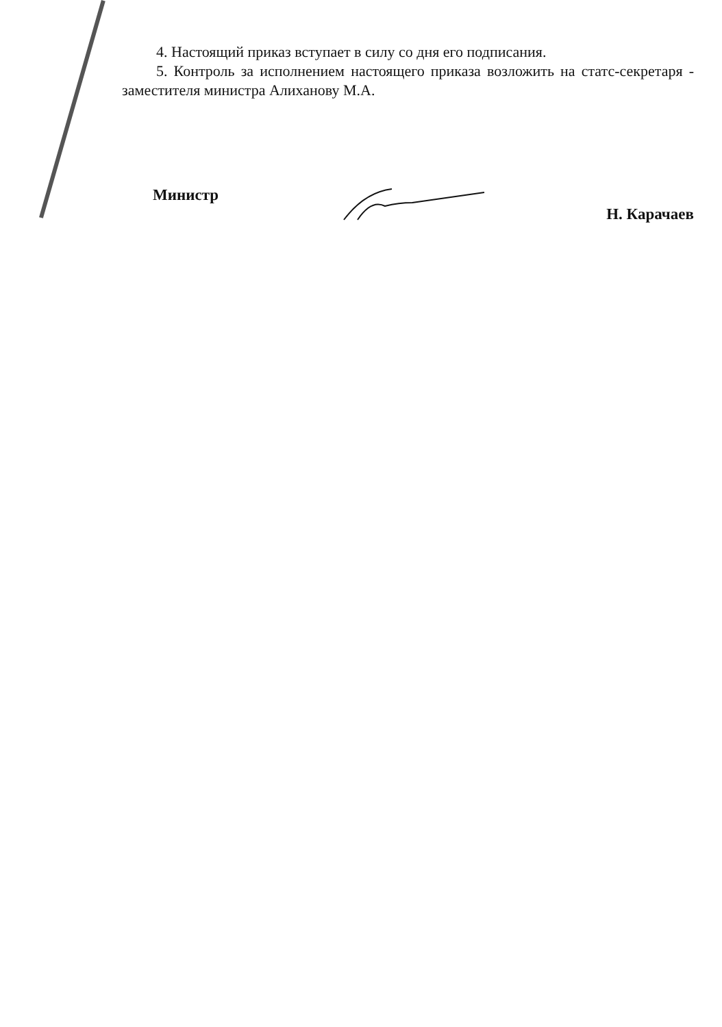4. Настоящий приказ вступает в силу со дня его подписания.
5. Контроль за исполнением настоящего приказа возложить на статс-секретаря - заместителя министра Алиханову М.А.
Министр Н. Карачаев